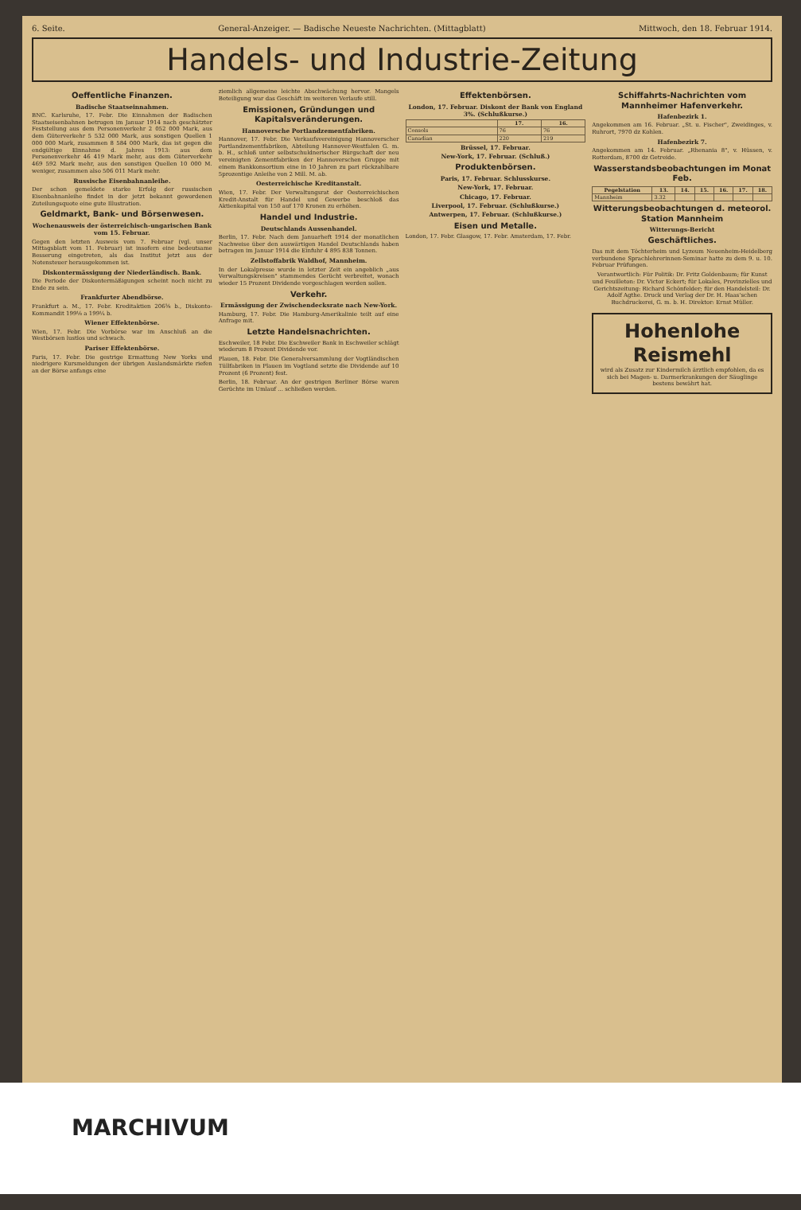6. Seite. General-Anzeiger. — Badische Neueste Nachrichten. (Mittagblatt) Mittwoch, den 18. Februar 1914.
Handels- und Industrie-Zeitung
Oeffentliche Finanzen.
Badische Staatseinnahmen.
BNC. Karlsruhe, 17. Febr. Die Einnahmen der Badischen Staatseisenbahnen betrugen im Januar 1914 nach geschätzter Feststellung aus dem Personenverkehr 2 052 000 Mark, aus dem Güterverkehr 5 532 000 Mark, aus sonstigen Quellen 1 000 000 Mark, zusammen 8 584 000 Mark, das ist gegen die endgültige Einnahme d. Jahres 1913: aus dem Personenverkehr 46 419 Mark mehr, aus dem Güterverkehr 469 592 Mark mehr, aus den sonstigen Quellen 10 000 M. weniger, zusammen also 506 011 Mark mehr.
Russische Eisenbahnanleihe.
Der schon gemeldete starke Erfolg der russischen Eisenbahnanleihe findet in der jetzt bekannt gewordenen Zuteilungsquote eine gute Illustration.
Geldmarkt, Bank- und Börsenwesen.
Wochenausweis der österreichisch-ungarischen Bank vom 15. Februar.
Gegen den letzten Ausweis vom 7. Februar (vgl. unser Mittagsblatt vom 11. Februar) ist insofern eine bedeutsame Besserung eingetreten, als das Institut jetzt aus der Notensteuer herausgekommen ist.
Diskontermässigung der Niederländisch. Bank.
Die Periode der Diskontermäßigungen scheint noch nicht zu Ende zu sein.
Frankfurter Abendbörse.
Frankfurt a. M., 17. Febr. Kreditaktien 206⅝ b., Diskonto-Kommandit 199⅛ a 199¼ b.
Wiener Effektenbörse.
Wien, 17. Febr. Die Vorbörse war im Anschluß an die Westbörsen lustlos und schwach.
Pariser Effektenbörse.
Paris, 17. Febr. Die gestrige Ermattung New Yorks und niedrigere Kursmeldungen der übrigen Auslandsmärkte riefen an der Börse anfangs eine
ziemlich allgemeine leichte Abschwächung hervor. Mangels Beteiligung war das Geschäft im weiteren Verlaufe still.
Emissionen, Gründungen und Kapitalsveränderungen.
Hannoversche Portlandzementfabriken.
Hannover, 17. Febr. Die Verkaufsvereinigung Hannoverscher Portlandzementfabriken, Abteilung Hannover-Westfalen G. m. b. H., schloß unter selbstschuldnerischer Bürgschaft der neu vereinigten Zementfabriken der Hannoverschen Gruppe mit einem Bankkonsortium eine in 10 Jahren zu pari rückzahlbare 5prozentige Anleihe von 2 Mill. M. ab.
Oesterreichische Kreditanstalt.
Wien, 17. Febr. Der Verwaltungsrat der Oesterreichischen Kredit-Anstalt für Handel und Gewerbe beschloß das Aktienkapital von 150 auf 170 Kronen zu erhöhen.
Handel und Industrie.
Deutschlands Aussenhandel.
Berlin, 17. Febr. Nach dem Januarheft 1914 der monatlichen Nachweise über den auswärtigen Handel Deutschlands haben betragen im Januar 1914 die Einfuhr 4 895 838 Tonnen.
Zellstoffabrik Waldhof, Mannheim.
In der Lokalpresse wurde in letzter Zeit ein angeblich „aus Verwaltungskreisen" stammendes Gerücht verbreitet, wonach wieder 15 Prozent Dividende vorgeschlagen werden sollen.
Verkehr.
Ermässigung der Zwischendecksrate nach New-York.
Hamburg, 17. Febr. Die Hamburg-Amerikalinie teilt auf eine Anfrage mit.
Letzte Handelsnachrichten.
Eschweiler, 18 Febr. Die Eschweiler Bank in Eschweiler schlägt wiederum 8 Prozent Dividende vor.
Plauen, 18. Febr. Die Generalversammlung der Vogtländischen Tüllfabriken in Plauen im Vogtland setzte die Dividende auf 10 Prozent (6 Prozent) fest.
Berlin, 18. Februar. An der gestrigen Berliner Börse waren Gerüchte im Umlauf ... schließen werden.
Effektenbörsen.
London, 17. Februar. Diskont der Bank von England 3%. (Schlußkurse.)
| | 17. | 16. |
| --- | --- | --- |
| Consols | 76 | 76 |
| Canadian | 220 | 219 |
Brüssel, 17. Februar.
New-York, 17. Februar. (Schluß.)
Produktenbörsen.
Paris, 17. Februar. Schlusskurse.
New-York, 17. Februar.
Chicago, 17. Februar.
Liverpool, 17. Februar. (Schlußkurse.)
Antwerpen, 17. Februar. (Schlußkurse.)
Eisen und Metalle.
London, 17. Febr. Glasgow, 17. Febr. Amsterdam, 17. Febr.
Schiffahrts-Nachrichten vom Mannheimer Hafenverkehr.
Hafenbezirk 1.
Angekommen am 16. Februar. „St. u. Fischer", Zweidinges, v. Ruhrort, 7970 dz Kohlen.
Hafenbezirk 7.
Angekommen am 14. Februar. „Rhenania 8", v. Hüssen, v. Rotterdam, 8700 dz Getreide.
Wasserstandsbeobachtungen im Monat Feb.
| Pegelstation | 13. | 14. | 15. | 16. | 17. | 18. |
| --- | --- | --- | --- | --- | --- | --- |
| Mannheim | 3.32 | | | | | |
Witterungsbeobachtungen d. meteorol. Station Mannheim
Witterungs-Bericht
Geschäftliches.
Das mit dem Töchterheim und Lyzeum Neuenheim-Heidelberg verbundene Sprachlehrerinnen-Seminar hatte zu dem 9. u. 10. Februar Prüfungen.
Verantwortlich: Für Politik: Dr. Fritz Goldenbaum; für Kunst und Feuilleton: Dr. Victor Eckert; für Lokales, Provinzielles und Gerichtszeitung: Richard Schönfelder; für den Handelsteil: Dr. Adolf Agthe. Druck und Verlag der Dr. H. Haas'schen Buchdruckerei, G. m. b. H. Direktor: Ernst Müller.
Hohenlohe
Reismehl
wird als Zusatz zur Kindermilch ärztlich empfohlen, da es sich bei Magen- u. Darmerkrankungen der Säuglinge bestens bewährt hat.
MARCHIVUM